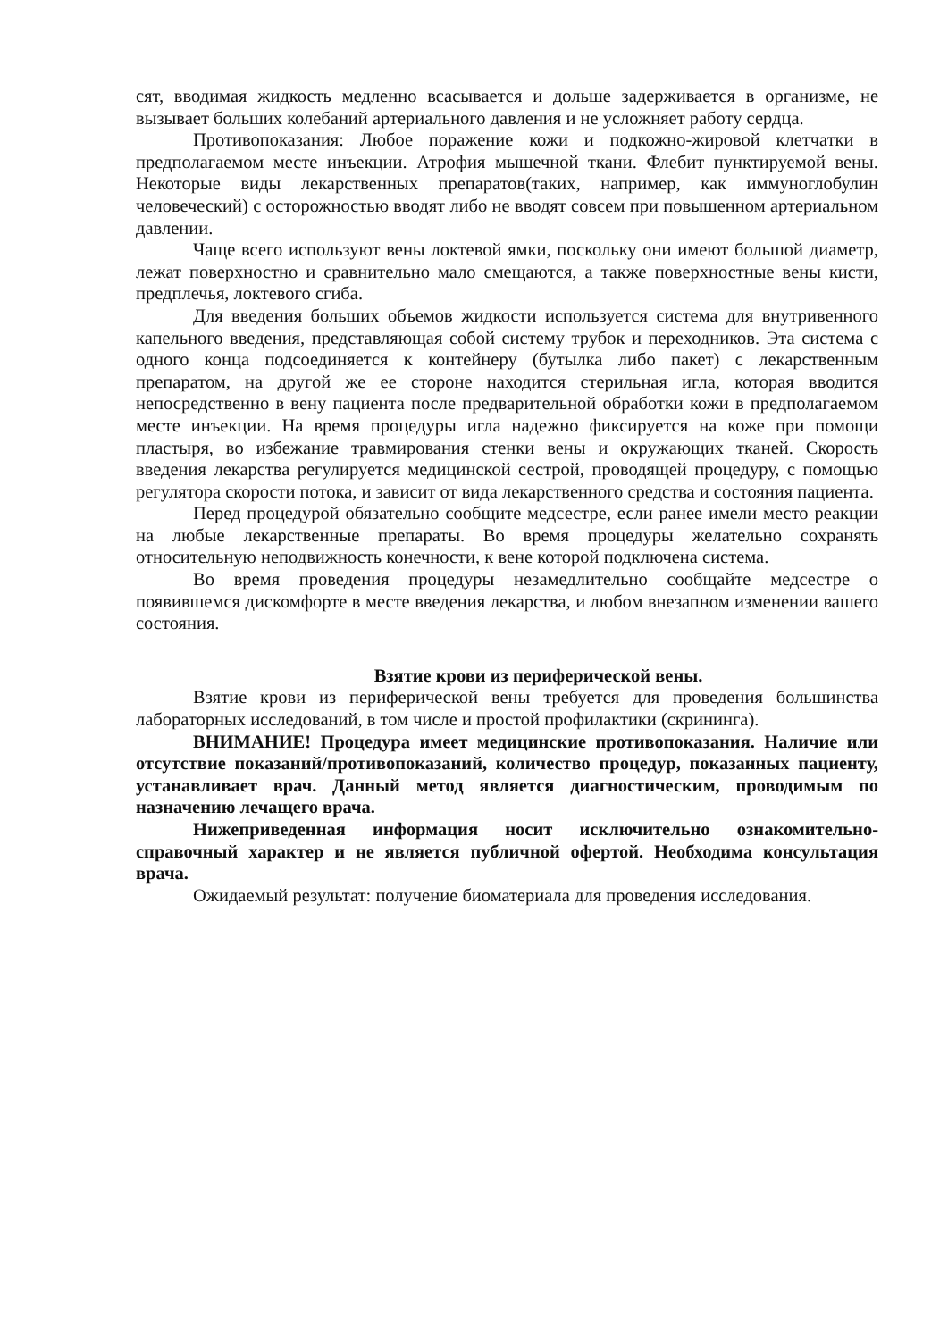сят, вводимая жидкость медленно всасывается и дольше задерживается в организме, не вызывает больших колебаний артериального давления и не усложняет работу сердца.
Противопоказания: Любое поражение кожи и подкожно-жировой клетчатки в предполагаемом месте инъекции. Атрофия мышечной ткани. Флебит пунктируемой вены. Некоторые виды лекарственных препаратов(таких, например, как иммуноглобулин человеческий) с осторожностью вводят либо не вводят совсем при повышенном артериальном давлении.
Чаще всего используют вены локтевой ямки, поскольку они имеют большой диаметр, лежат поверхностно и сравнительно мало смещаются, а также поверхностные вены кисти, предплечья, локтевого сгиба.
Для введения больших объемов жидкости используется система для внутривенного капельного введения, представляющая собой систему трубок и переходников. Эта система с одного конца подсоединяется к контейнеру (бутылка либо пакет) с лекарственным препаратом, на другой же ее стороне находится стерильная игла, которая вводится непосредственно в вену пациента после предварительной обработки кожи в предполагаемом месте инъекции. На время процедуры игла надежно фиксируется на коже при помощи пластыря, во избежание травмирования стенки вены и окружающих тканей. Скорость введения лекарства регулируется медицинской сестрой, проводящей процедуру, с помощью регулятора скорости потока, и зависит от вида лекарственного средства и состояния пациента.
Перед процедурой обязательно сообщите медсестре, если ранее имели место реакции на любые лекарственные препараты. Во время процедуры желательно сохранять относительную неподвижность конечности, к вене которой подключена система.
Во время проведения процедуры незамедлительно сообщайте медсестре о появившемся дискомфорте в месте введения лекарства, и любом внезапном изменении вашего состояния.
Взятие крови из периферической вены.
Взятие крови из периферической вены требуется для проведения большинства лабораторных исследований, в том числе и простой профилактики (скрининга).
ВНИМАНИЕ! Процедура имеет медицинские противопоказания. Наличие или отсутствие показаний/противопоказаний, количество процедур, показанных пациенту, устанавливает врач. Данный метод является диагностическим, проводимым по назначению лечащего врача.
Нижеприведенная информация носит исключительно ознакомительно-справочный характер и не является публичной офертой. Необходима консультация врача.
Ожидаемый результат: получение биоматериала для проведения исследования.